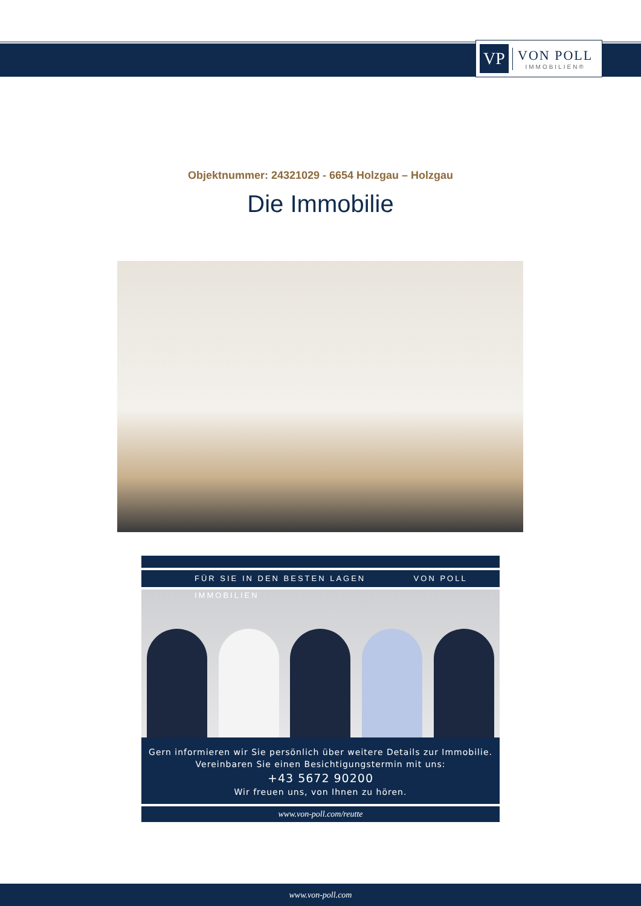VP
VON POLL
IMMOBILIEN®
Objektnummer: 24321029 - 6654 Holzgau – Holzgau
Die Immobilie
FÜR SIE IN DEN BESTEN LAGEN VON POLL IMMOBILIEN
Gern informieren wir Sie persönlich über weitere Details zur Immobilie.
Vereinbaren Sie einen Besichtigungstermin mit uns:
+43 5672 90200
Wir freuen uns, von Ihnen zu hören.
www.von-poll.com/reutte
www.von-poll.com